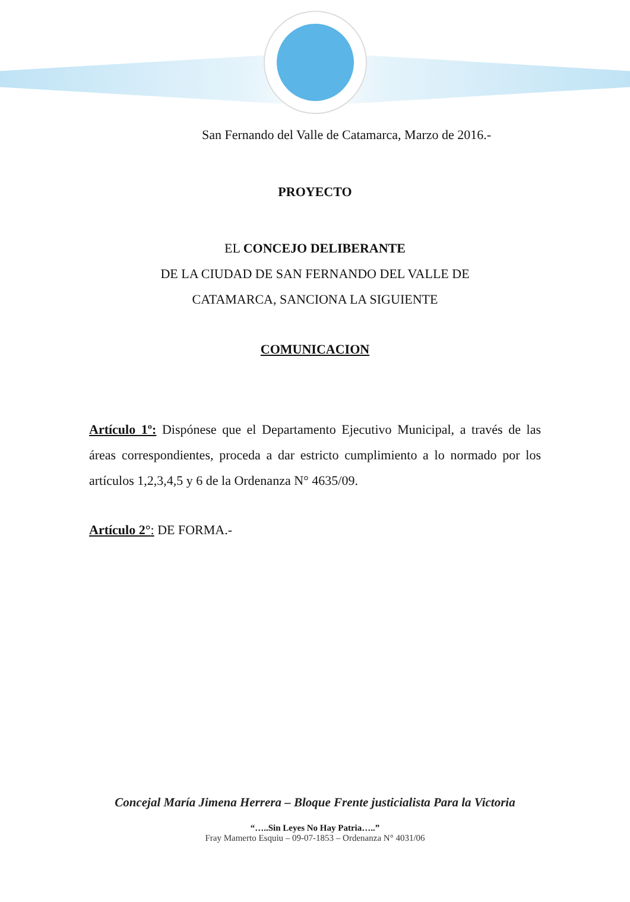San Fernando del Valle de Catamarca, Marzo de 2016.-
PROYECTO
EL CONCEJO DELIBERANTE
DE LA CIUDAD DE SAN FERNANDO DEL VALLE DE
CATAMARCA, SANCIONA LA SIGUIENTE
COMUNICACION
Artículo 1º: Dispónese que el Departamento Ejecutivo Municipal, a través de las áreas correspondientes, proceda a dar estricto cumplimiento a lo normado por los artículos 1,2,3,4,5 y 6 de la Ordenanza N° 4635/09.
Artículo 2°: DE FORMA.-
Concejal María Jimena Herrera – Bloque Frente justicialista Para la Victoria
“…..Sin Leyes No Hay Patria…..”
Fray Mamerto Esquiu – 09-07-1853 – Ordenanza N° 4031/06